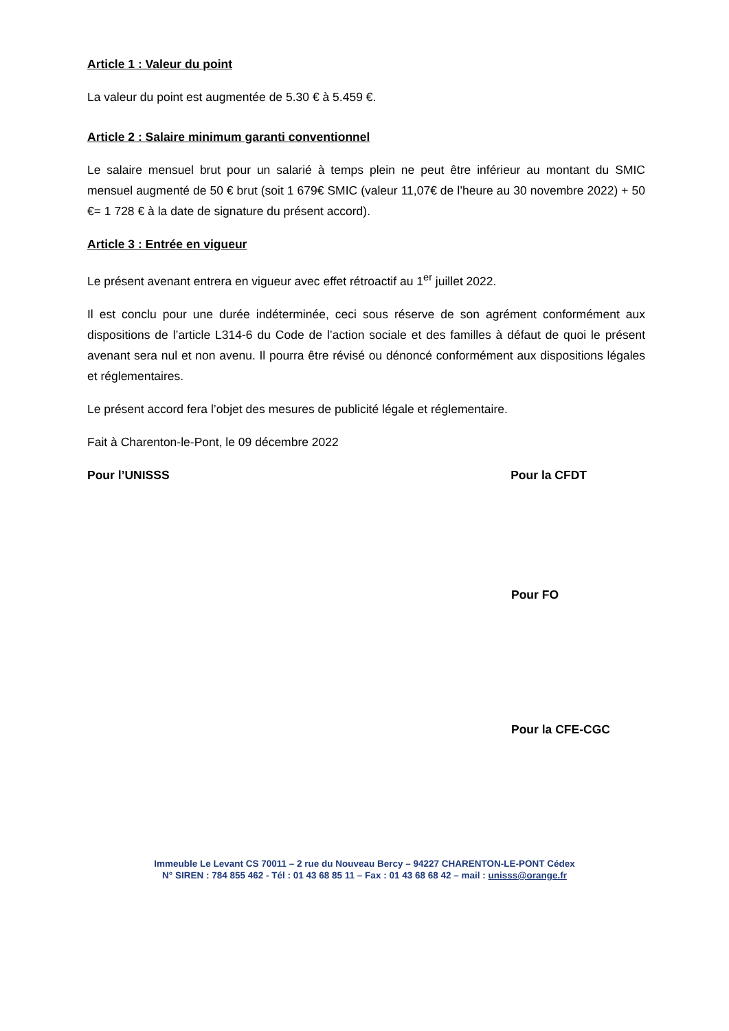Article 1 : Valeur du point
La valeur du point est augmentée de 5.30 € à 5.459 €.
Article 2 : Salaire minimum garanti conventionnel
Le salaire mensuel brut pour un salarié à temps plein ne peut être inférieur au montant du SMIC mensuel augmenté de 50 € brut (soit 1 679€ SMIC (valeur 11,07€ de l’heure au 30 novembre 2022) + 50 €= 1 728 € à la date de signature du présent accord).
Article 3 : Entrée en vigueur
Le présent avenant entrera en vigueur avec effet rétroactif au 1<sup>er</sup> juillet 2022.
Il est conclu pour une durée indéterminée, ceci sous réserve de son agrément conformément aux dispositions de l’article L314-6 du Code de l’action sociale et des familles à défaut de quoi le présent avenant sera nul et non avenu. Il pourra être révisé ou dénoncé conformément aux dispositions légales et réglementaires.
Le présent accord fera l’objet des mesures de publicité légale et réglementaire.
Fait à Charenton-le-Pont, le 09 décembre 2022
Pour l’UNISSS Pour la CFDT
Pour FO
Pour la CFE-CGC
Immeuble Le Levant CS 70011 – 2 rue du Nouveau Bercy – 94227 CHARENTON-LE-PONT Cédex
N° SIREN : 784 855 462 - Tél : 01 43 68 85 11 – Fax : 01 43 68 68 42 – mail : unisss@orange.fr